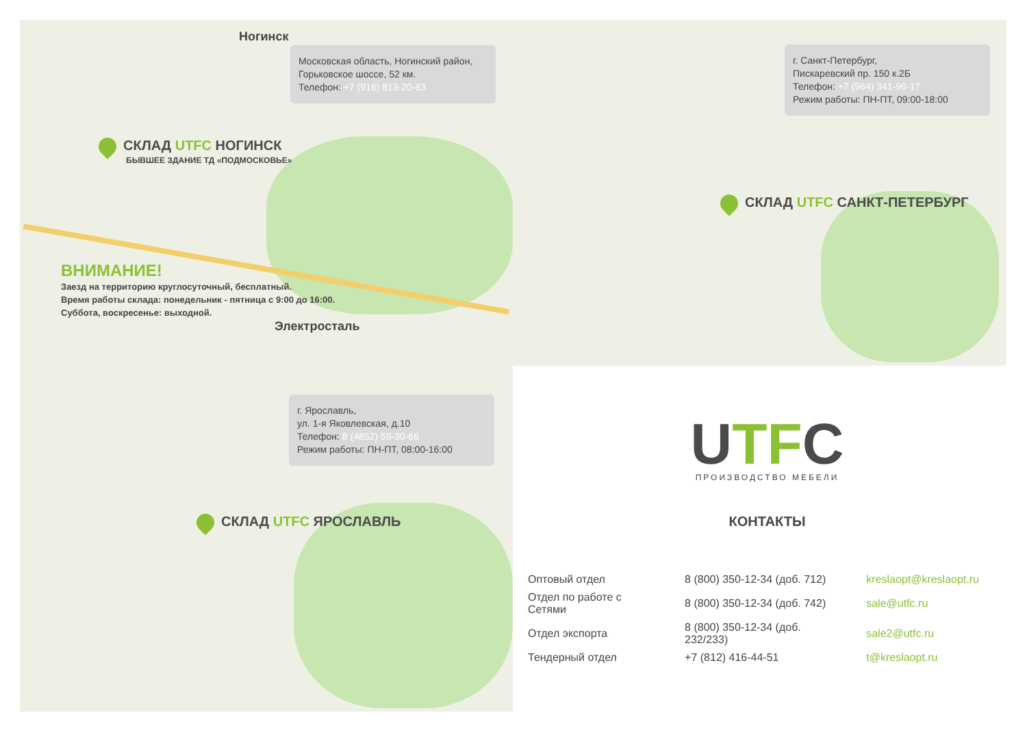Ногинск
Московская область, Ногинский район, Горьковское шоссе, 52 км.
Телефон: +7 (916) 813-20-83
СКЛАД UTFC НОГИНСК
БЫВШЕЕ ЗДАНИЕ ТД «ПОДМОСКОВЬЕ»
ВНИМАНИЕ!
Заезд на территорию круглосуточный, бесплатный.
Время работы склада: понедельник - пятница с 9:00 до 16:00.
Суббота, воскресенье: выходной.
Электросталь
г. Санкт-Петербург,
Пискаревский пр. 150 к.2Б
Телефон: +7 (964) 341-96-17
Режим работы: ПН-ПТ, 09:00-18:00
СКЛАД UTFC САНКТ-ПЕТЕРБУРГ
г. Ярославль,
ул. 1-я Яковлевская, д.10
Телефон: 8 (4852) 59-30-66
Режим работы: ПН-ПТ, 08:00-16:00
СКЛАД UTFC ЯРОСЛАВЛЬ
UTFC
ПРОИЗВОДСТВО МЕБЕЛИ
КОНТАКТЫ
| Оптовый отдел | 8 (800) 350-12-34 (доб. 712) | kreslaopt@kreslaopt.ru |
| Отдел по работе с Сетями | 8 (800) 350-12-34 (доб. 742) | sale@utfc.ru |
| Отдел экспорта | 8 (800) 350-12-34 (доб. 232/233) | sale2@utfc.ru |
| Тендерный отдел | +7 (812) 416-44-51 | t@kreslaopt.ru |